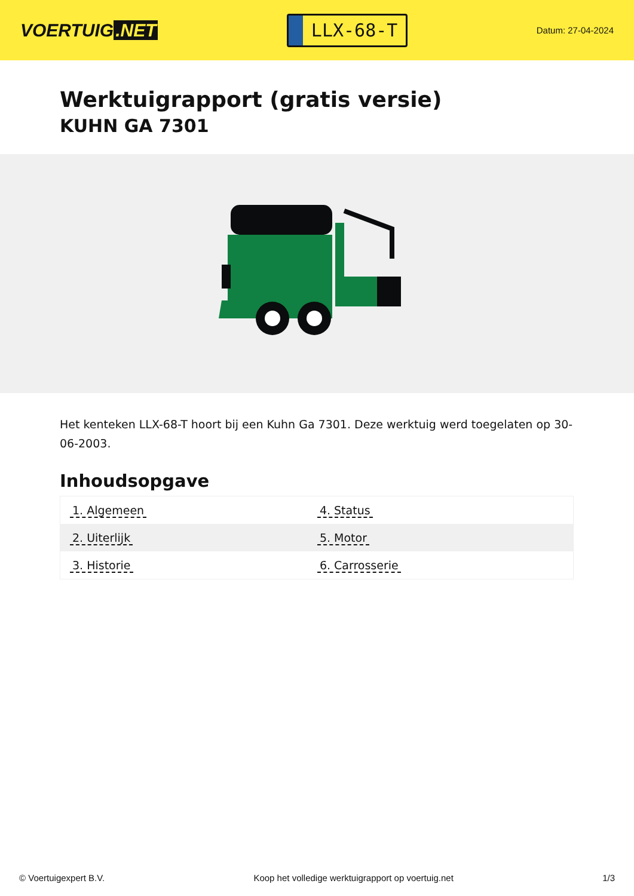VOERTUIG.NET
LLX-68-T
Datum: 27-04-2024
Werktuigrapport (gratis versie)
KUHN GA 7301
Het kenteken LLX-68-T hoort bij een Kuhn Ga 7301. Deze werktuig werd toegelaten op 30-06-2003.
Inhoudsopgave
| 1. Algemeen | 4. Status |
| 2. Uiterlijk | 5. Motor |
| 3. Historie | 6. Carrosserie |
© Voertuigexpert B.V. Koop het volledige werktuigrapport op voertuig.net 1/3